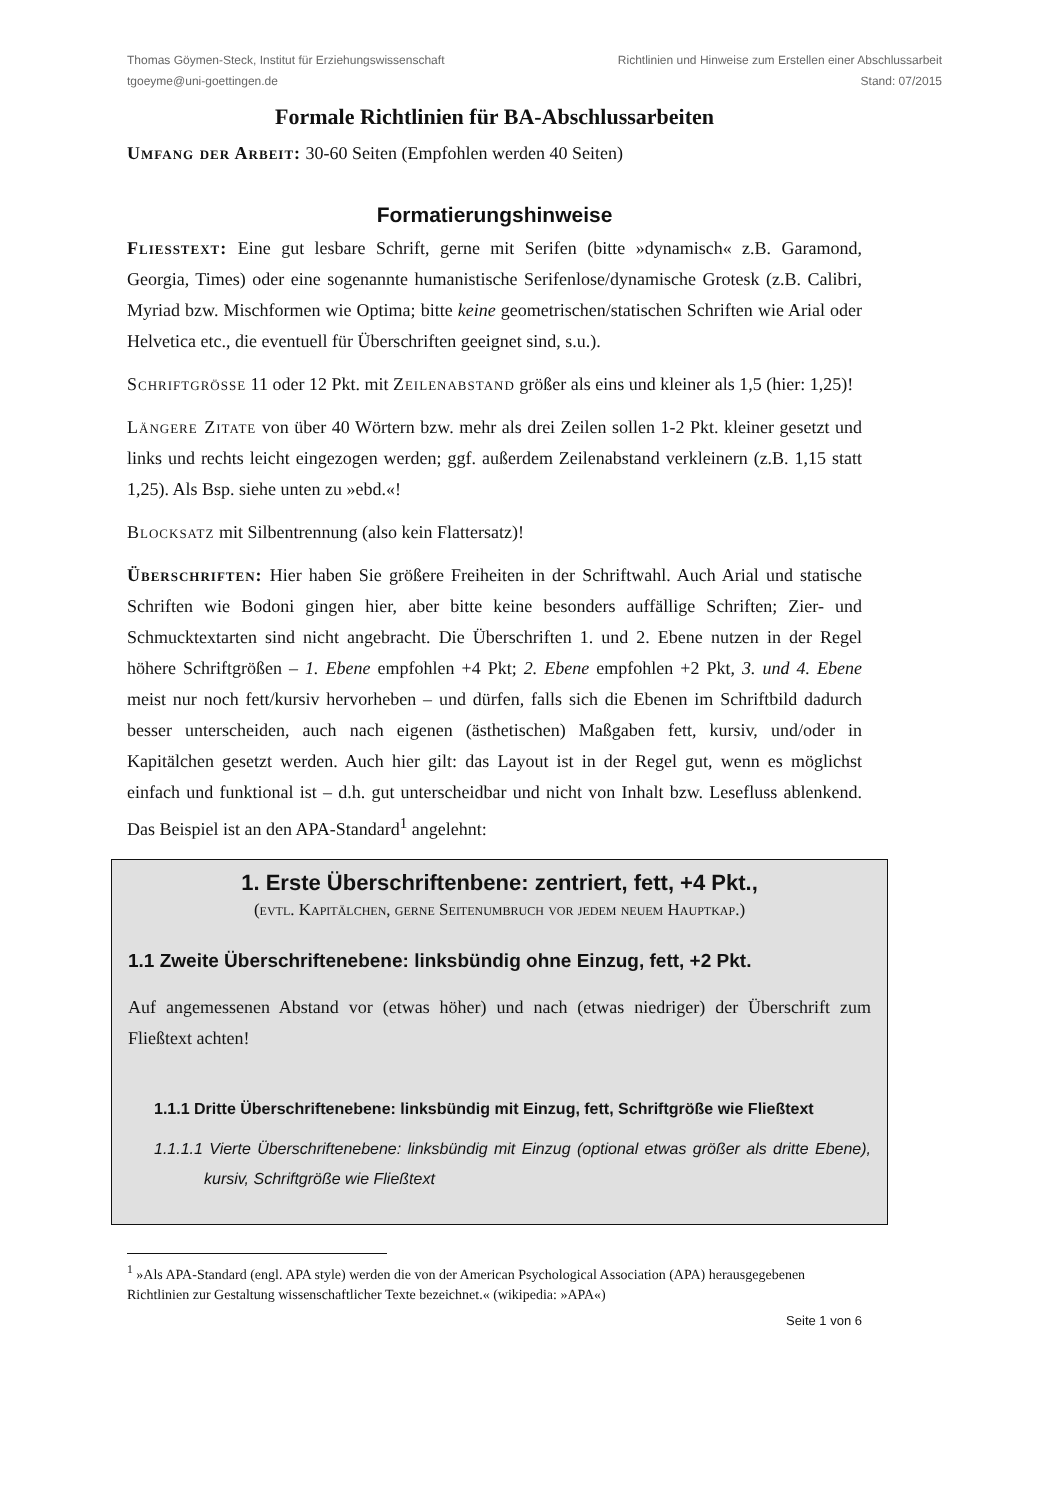Thomas Göymen-Steck, Institut für Erziehungswissenschaft
tgoeyme@uni-goettingen.de
Richtlinien und Hinweise zum Erstellen einer Abschlussarbeit
Stand: 07/2015
Formale Richtlinien für BA-Abschlussarbeiten
Umfang der Arbeit: 30-60 Seiten (Empfohlen werden 40 Seiten)
Formatierungshinweise
Fliesstext: Eine gut lesbare Schrift, gerne mit Serifen (bitte »dynamisch« z.B. Garamond, Georgia, Times) oder eine sogenannte humanistische Serifenlose/dynamische Grotesk (z.B. Calibri, Myriad bzw. Mischformen wie Optima; bitte keine geometrischen/statischen Schriften wie Arial oder Helvetica etc., die eventuell für Überschriften geeignet sind, s.u.).
Schriftgrösse 11 oder 12 Pkt. mit Zeilenabstand größer als eins und kleiner als 1,5 (hier: 1,25)!
Längere Zitate von über 40 Wörtern bzw. mehr als drei Zeilen sollen 1-2 Pkt. kleiner gesetzt und links und rechts leicht eingezogen werden; ggf. außerdem Zeilenabstand verkleinern (z.B. 1,15 statt 1,25). Als Bsp. siehe unten zu »ebd.«!
Blocksatz mit Silbentrennung (also kein Flattersatz)!
Überschriften: Hier haben Sie größere Freiheiten in der Schriftwahl. Auch Arial und statische Schriften wie Bodoni gingen hier, aber bitte keine besonders auffällige Schriften; Zier- und Schmucktextarten sind nicht angebracht. Die Überschriften 1. und 2. Ebene nutzen in der Regel höhere Schriftgrößen – 1. Ebene empfohlen +4 Pkt; 2. Ebene empfohlen +2 Pkt, 3. und 4. Ebene meist nur noch fett/kursiv hervorheben – und dürfen, falls sich die Ebenen im Schriftbild dadurch besser unterscheiden, auch nach eigenen (ästhetischen) Maßgaben fett, kursiv, und/oder in Kapitälchen gesetzt werden. Auch hier gilt: das Layout ist in der Regel gut, wenn es möglichst einfach und funktional ist – d.h. gut unterscheidbar und nicht von Inhalt bzw. Lesefluss ablenkend. Das Beispiel ist an den APA-Standard<sup>1</sup> angelehnt:
1. Erste Überschriftenbene: zentriert, fett, +4 Pkt.,
(evtl. Kapitälchen, gerne Seitenumbruch vor jedem neuem Hauptkap.)
1.1 Zweite Überschriftenebene: linksbündig ohne Einzug, fett, +2 Pkt.
Auf angemessenen Abstand vor (etwas höher) und nach (etwas niedriger) der Überschrift zum Fließtext achten!
1.1.1 Dritte Überschriftenebene: linksbündig mit Einzug, fett, Schriftgröße wie Fließtext
1.1.1.1 Vierte Überschriftenebene: linksbündig mit Einzug (optional etwas größer als dritte Ebene), kursiv, Schriftgröße wie Fließtext
<sup>1</sup> »Als APA-Standard (engl. APA style) werden die von der American Psychological Association (APA) herausgegebenen Richtlinien zur Gestaltung wissenschaftlicher Texte bezeichnet.« (wikipedia: »APA«)
Seite 1 von 6